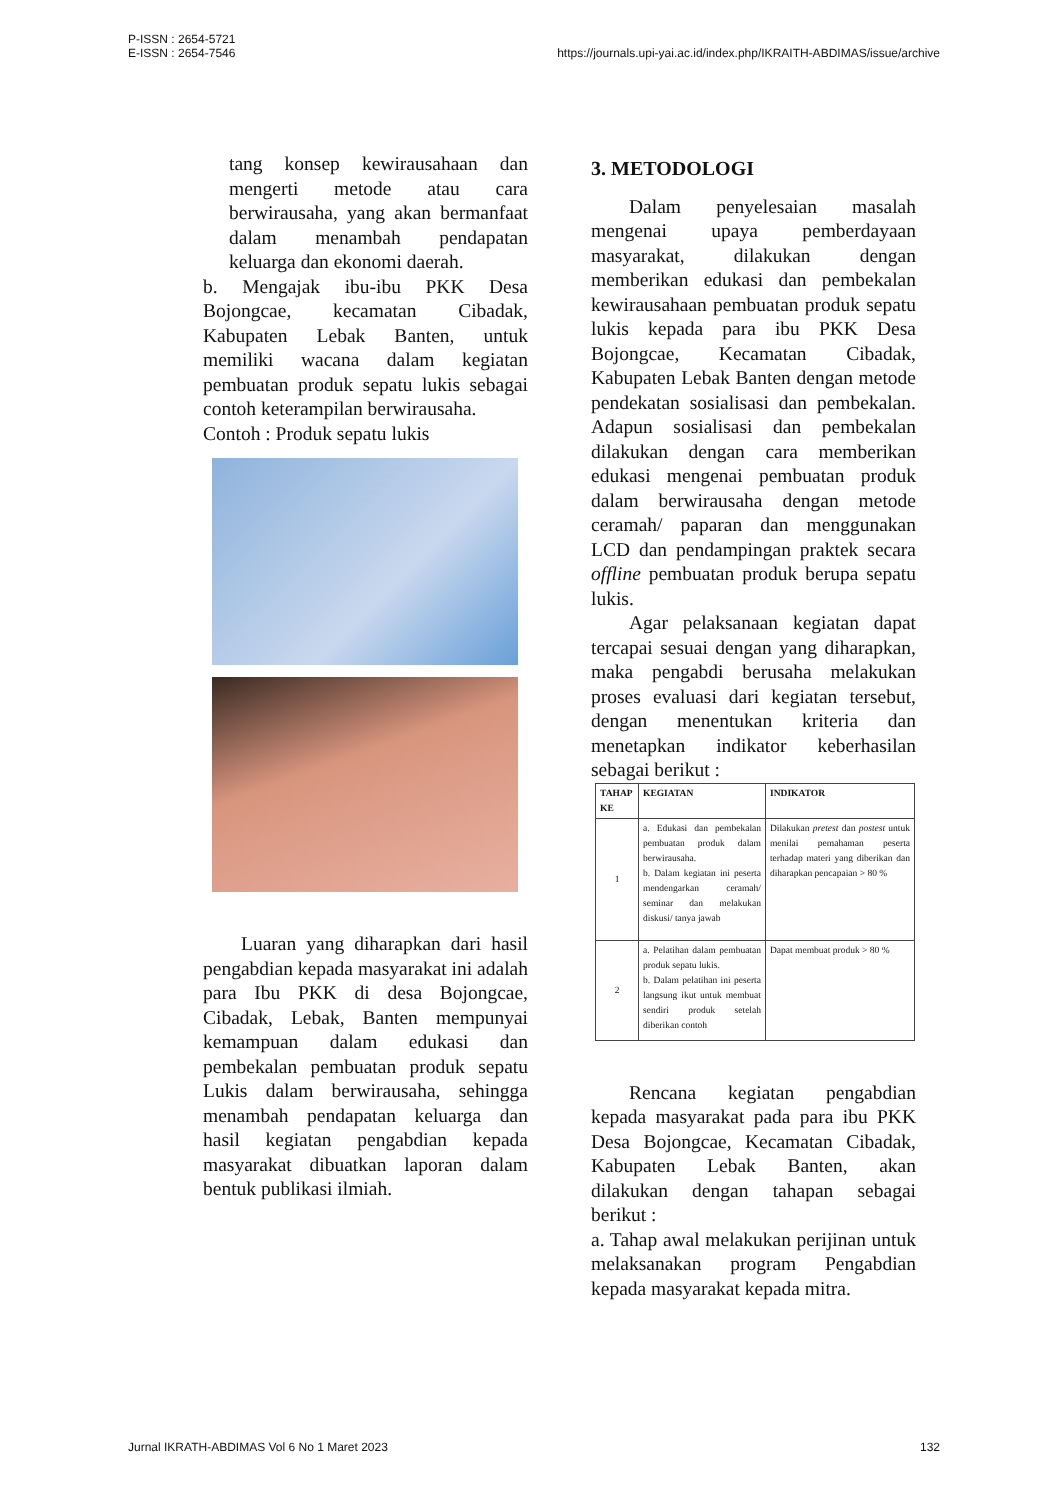P-ISSN : 2654-5721
E-ISSN : 2654-7546
https://journals.upi-yai.ac.id/index.php/IKRAITH-ABDIMAS/issue/archive
tang konsep kewirausahaan dan mengerti metode atau cara berwirausaha, yang akan bermanfaat dalam menambah pendapatan keluarga dan ekonomi daerah.
b. Mengajak ibu-ibu PKK Desa Bojongcae, kecamatan Cibadak, Kabupaten Lebak Banten, untuk memiliki wacana dalam kegiatan pembuatan produk sepatu lukis sebagai contoh keterampilan berwirausaha.
Contoh : Produk sepatu lukis
Luaran yang diharapkan dari hasil pengabdian kepada masyarakat ini adalah para Ibu PKK di desa Bojongcae, Cibadak, Lebak, Banten mempunyai kemampuan dalam edukasi dan pembekalan pembuatan produk sepatu Lukis dalam berwirausaha, sehingga menambah pendapatan keluarga dan hasil kegiatan pengabdian kepada masyarakat dibuatkan laporan dalam bentuk publikasi ilmiah.
3. METODOLOGI
Dalam penyelesaian masalah mengenai upaya pemberdayaan masyarakat, dilakukan dengan memberikan edukasi dan pembekalan kewirausahaan pembuatan produk sepatu lukis kepada para ibu PKK Desa Bojongcae, Kecamatan Cibadak, Kabupaten Lebak Banten dengan metode pendekatan sosialisasi dan pembekalan. Adapun sosialisasi dan pembekalan dilakukan dengan cara memberikan edukasi mengenai pembuatan produk dalam berwirausaha dengan metode ceramah/ paparan dan menggunakan LCD dan pendampingan praktek secara offline pembuatan produk berupa sepatu lukis.
Agar pelaksanaan kegiatan dapat tercapai sesuai dengan yang diharapkan, maka pengabdi berusaha melakukan proses evaluasi dari kegiatan tersebut, dengan menentukan kriteria dan menetapkan indikator keberhasilan sebagai berikut :
| TAHAP KE | KEGIATAN | INDIKATOR |
| --- | --- | --- |
| 1 | a. Edukasi dan pembekalan pembuatan produk dalam berwirausaha. b. Dalam kegiatan ini peserta mendengarkan ceramah/ seminar dan melakukan diskusi/ tanya jawab | Dilakukan pretest dan postest untuk menilai pemahaman peserta terhadap materi yang diberikan dan diharapkan pencapaian > 80 % |
| 2 | a. Pelatihan dalam pembuatan produk sepatu lukis. b. Dalam pelatihan ini peserta langsung ikut untuk membuat sendiri produk setelah diberikan contoh | Dapat membuat produk > 80 % |
Rencana kegiatan pengabdian kepada masyarakat pada para ibu PKK Desa Bojongcae, Kecamatan Cibadak, Kabupaten Lebak Banten, akan dilakukan dengan tahapan sebagai berikut :
a. Tahap awal melakukan perijinan untuk melaksanakan program Pengabdian kepada masyarakat kepada mitra.
Jurnal IKRATH-ABDIMAS Vol 6 No 1 Maret 2023
132